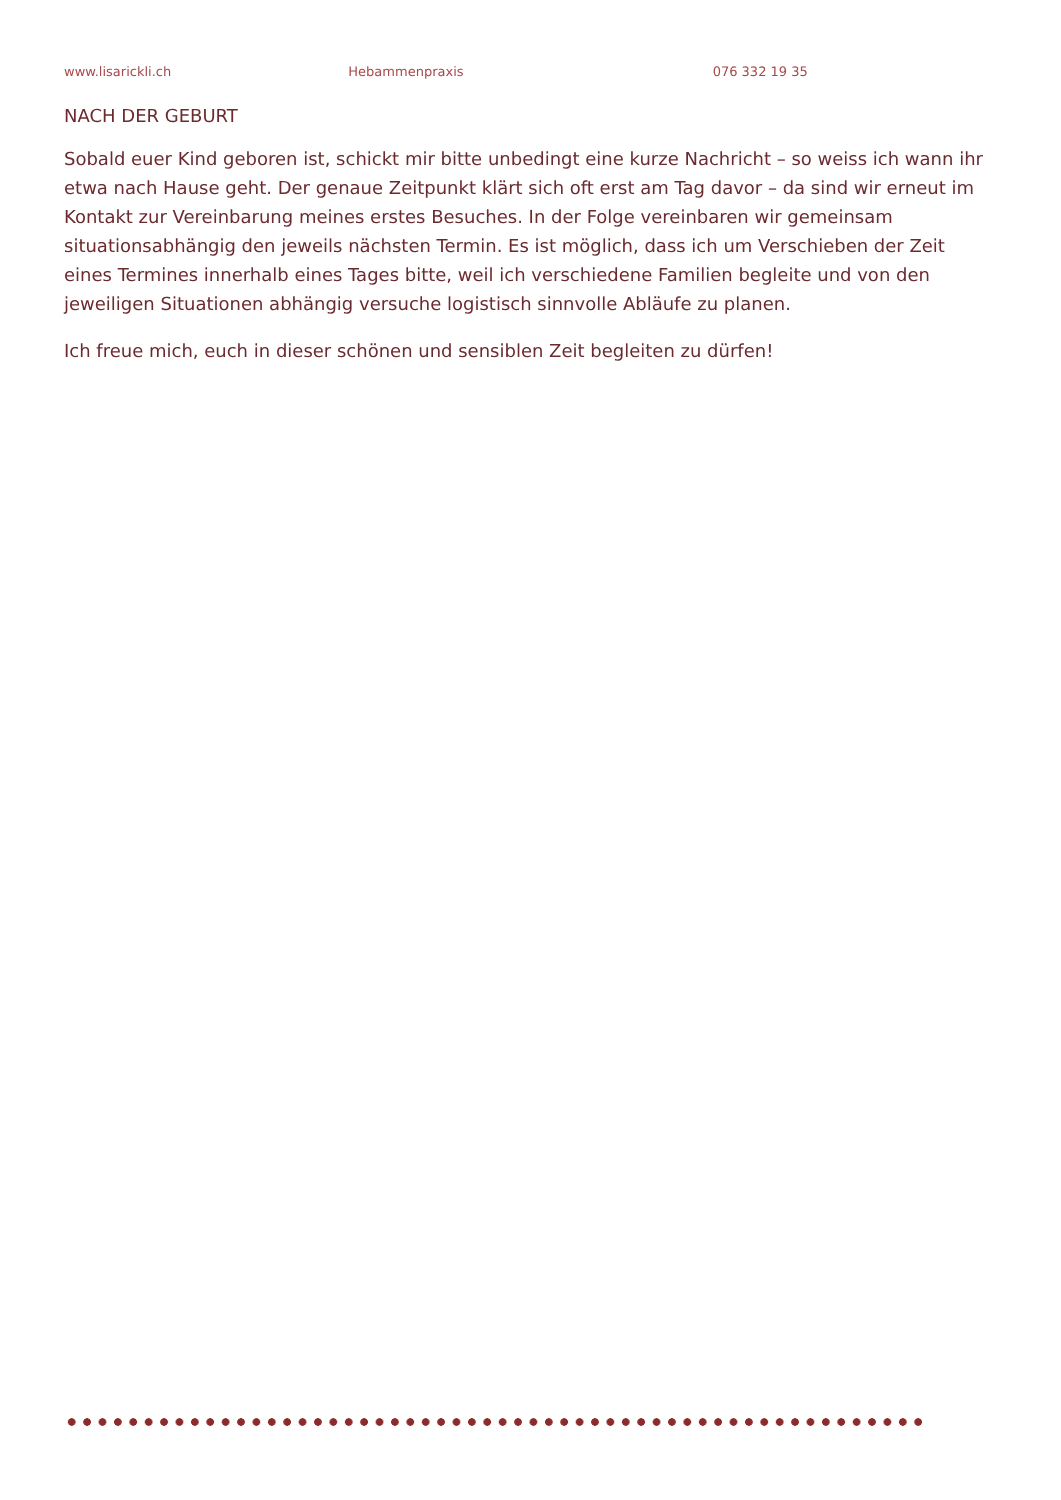www.lisarickli.ch Hebammenpraxis 076 332 19 35
NACH DER GEBURT
Sobald euer Kind geboren ist, schickt mir bitte unbedingt eine kurze Nachricht – so weiss ich wann ihr etwa nach Hause geht. Der genaue Zeitpunkt klärt sich oft erst am Tag davor – da sind wir erneut im Kontakt zur Vereinbarung meines erstes Besuches. In der Folge vereinbaren wir gemeinsam situationsabhängig den jeweils nächsten Termin. Es ist möglich, dass ich um Verschieben der Zeit eines Termines innerhalb eines Tages bitte, weil ich verschiedene Familien begleite und von den jeweiligen Situationen abhängig versuche logistisch sinnvolle Abläufe zu planen.
Ich freue mich, euch in dieser schönen und sensiblen Zeit begleiten zu dürfen!